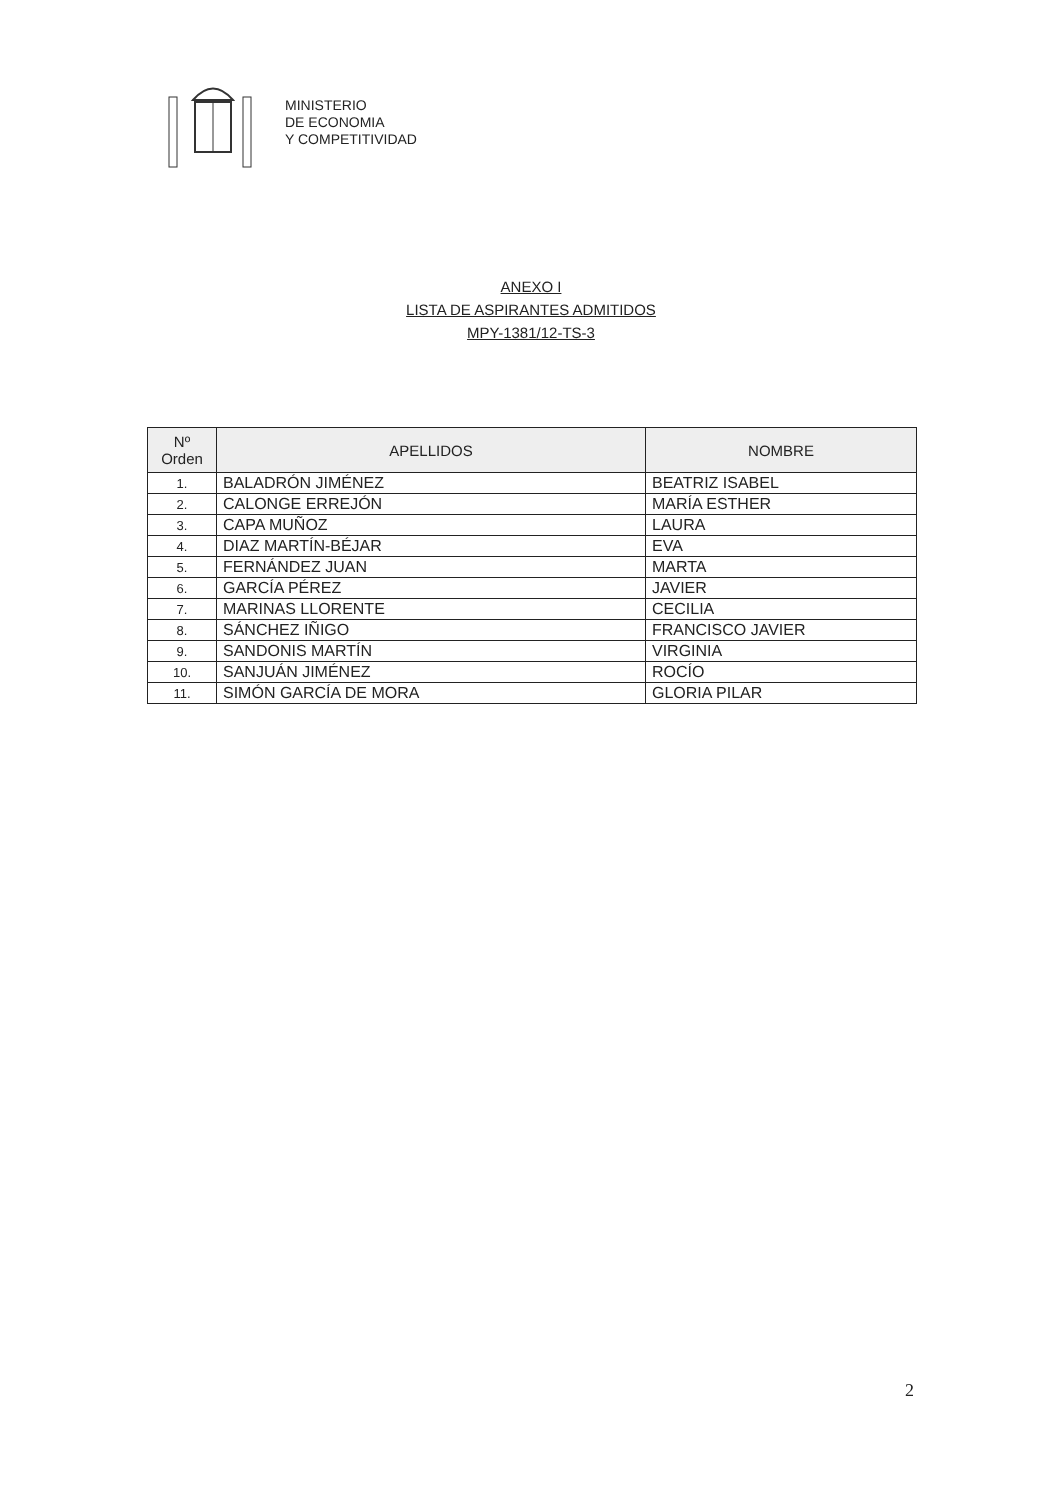MINISTERIO
DE ECONOMIA
Y COMPETITIVIDAD
ANEXO I
LISTA DE ASPIRANTES ADMITIDOS
MPY-1381/12-TS-3
| Nº Orden | APELLIDOS | NOMBRE |
| --- | --- | --- |
| 1. | BALADRÓN JIMÉNEZ | BEATRIZ ISABEL |
| 2. | CALONGE ERREJÓN | MARÍA ESTHER |
| 3. | CAPA MUÑOZ | LAURA |
| 4. | DIAZ MARTÍN-BÉJAR | EVA |
| 5. | FERNÁNDEZ JUAN | MARTA |
| 6. | GARCÍA PÉREZ | JAVIER |
| 7. | MARINAS LLORENTE | CECILIA |
| 8. | SÁNCHEZ IÑIGO | FRANCISCO JAVIER |
| 9. | SANDONIS MARTÍN | VIRGINIA |
| 10. | SANJUÁN JIMÉNEZ | ROCÍO |
| 11. | SIMÓN GARCÍA DE MORA | GLORIA PILAR |
2